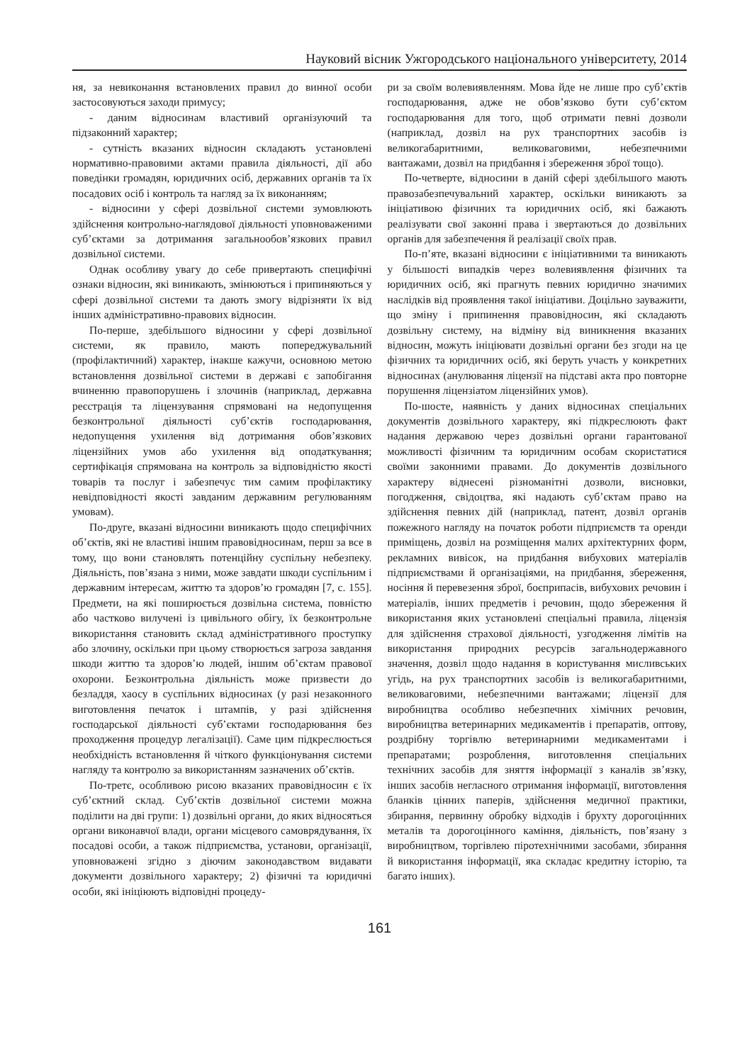Науковий вісник Ужгородського національного університету, 2014
ня, за невиконання встановлених правил до винної особи застосовуються заходи примусу;
- даним відносинам властивий організуючий та підзаконний характер;
- сутність вказаних відносин складають установлені нормативно-правовими актами правила діяльності, дії або поведінки громадян, юридичних осіб, державних органів та їх посадових осіб і контроль та нагляд за їх виконанням;
- відносини у сфері дозвільної системи зумовлюють здійснення контрольно-наглядової діяльності уповноваженими суб’єктами за дотримання загальнообов’язкових правил дозвільної системи.
Однак особливу увагу до себе привертають специфічні ознаки відносин, які виникають, змінюються і припиняються у сфері дозвільної системи та дають змогу відрізняти їх від інших адміністративно-правових відносин.
По-перше, здебільшого відносини у сфері дозвільної системи, як правило, мають попереджувальний (профілактичний) характер, інакше кажучи, основною метою встановлення дозвільної системи в державі є запобігання вчиненню правопорушень і злочинів (наприклад, державна реєстрація та ліцензування спрямовані на недопущення безконтрольної діяльності суб’єктів господарювання, недопущення ухилення від дотримання обов’язкових ліцензійних умов або ухилення від оподаткування; сертифікація спрямована на контроль за відповідністю якості товарів та послуг і забезпечує тим самим профілактику невідповідності якості завданим державним регулюванням умовам).
По-друге, вказані відносини виникають щодо специфічних об’єктів, які не властиві іншим правовідносинам, перш за все в тому, що вони становлять потенційну суспільну небезпеку. Діяльність, пов’язана з ними, може завдати шкоди суспільним і державним інтересам, життю та здоров’ю громадян [7, с. 155]. Предмети, на які поширюється дозвільна система, повністю або частково вилучені із цивільного обігу, їх безконтрольне використання становить склад адміністративного проступку або злочину, оскільки при цьому створюється загроза завдання шкоди життю та здоров’ю людей, іншим об’єктам правової охорони. Безконтрольна діяльність може призвести до безладдя, хаосу в суспільних відносинах (у разі незаконного виготовлення печаток і штампів, у разі здійснення господарської діяльності суб’єктами господарювання без проходження процедур легалізації). Саме цим підкреслюється необхідність встановлення й чіткого функціонування системи нагляду та контролю за використанням зазначених об’єктів.
По-третє, особливою рисою вказаних правовідносин є їх суб’єктний склад. Суб’єктів дозвільної системи можна поділити на дві групи: 1) дозвільні органи, до яких відносяться органи виконавчої влади, органи місцевого самоврядування, їх посадові особи, а також підприємства, установи, організації, уповноважені згідно з діючим законодавством видавати документи дозвільного характеру; 2) фізичні та юридичні особи, які ініціюють відповідні процеду-
ри за своїм волевиявленням. Мова йде не лише про суб’єктів господарювання, адже не обов’язково бути суб’єктом господарювання для того, щоб отримати певні дозволи (наприклад, дозвіл на рух транспортних засобів із великогабаритними, великоваговими, небезпечними вантажами, дозвіл на придбання і збереження зброї тощо).
По-четверте, відносини в даній сфері здебільшого мають правозабезпечувальний характер, оскільки виникають за ініціативою фізичних та юридичних осіб, які бажають реалізувати свої законні права і звертаються до дозвільних органів для забезпечення й реалізації своїх прав.
По-п’яте, вказані відносини є ініціативними та виникають у більшості випадків через волевиявлення фізичних та юридичних осіб, які прагнуть певних юридично значимих наслідків від проявлення такої ініціативи. Доцільно зауважити, що зміну і припинення правовідносин, які складають дозвільну систему, на відміну від виникнення вказаних відносин, можуть ініціювати дозвільні органи без згоди на це фізичних та юридичних осіб, які беруть участь у конкретних відносинах (анулювання ліцензії на підставі акта про повторне порушення ліцензіатом ліцензійних умов).
По-шосте, наявність у даних відносинах спеціальних документів дозвільного характеру, які підкреслюють факт надання державою через дозвільні органи гарантованої можливості фізичним та юридичним особам скористатися своїми законними правами. До документів дозвільного характеру віднесені різноманітні дозволи, висновки, погодження, свідоцтва, які надають суб’єктам право на здійснення певних дій (наприклад, патент, дозвіл органів пожежного нагляду на початок роботи підприємств та оренди приміщень, дозвіл на розміщення малих архітектурних форм, рекламних вивісок, на придбання вибухових матеріалів підприємствами й організаціями, на придбання, збереження, носіння й перевезення зброї, боєприпасів, вибухових речовин і матеріалів, інших предметів і речовин, щодо збереження й використання яких установлені спеціальні правила, ліцензія для здійснення страхової діяльності, узгодження лімітів на використання природних ресурсів загальнодержавного значення, дозвіл щодо надання в користування мисливських угідь, на рух транспортних засобів із великогабаритними, великоваговими, небезпечними вантажами; ліцензії для виробництва особливо небезпечних хімічних речовин, виробництва ветеринарних медикаментів і препаратів, оптову, роздрібну торгівлю ветеринарними медикаментами і препаратами; розроблення, виготовлення спеціальних технічних засобів для зняття інформації з каналів зв’язку, інших засобів негласного отримання інформації, виготовлення бланків цінних паперів, здійснення медичної практики, збирання, первинну обробку відходів і брухту дорогоцінних металів та дорогоцінного каміння, діяльність, пов’язану з виробництвом, торгівлею піротехнічними засобами, збирання й використання інформації, яка складає кредитну історію, та багато інших).
161